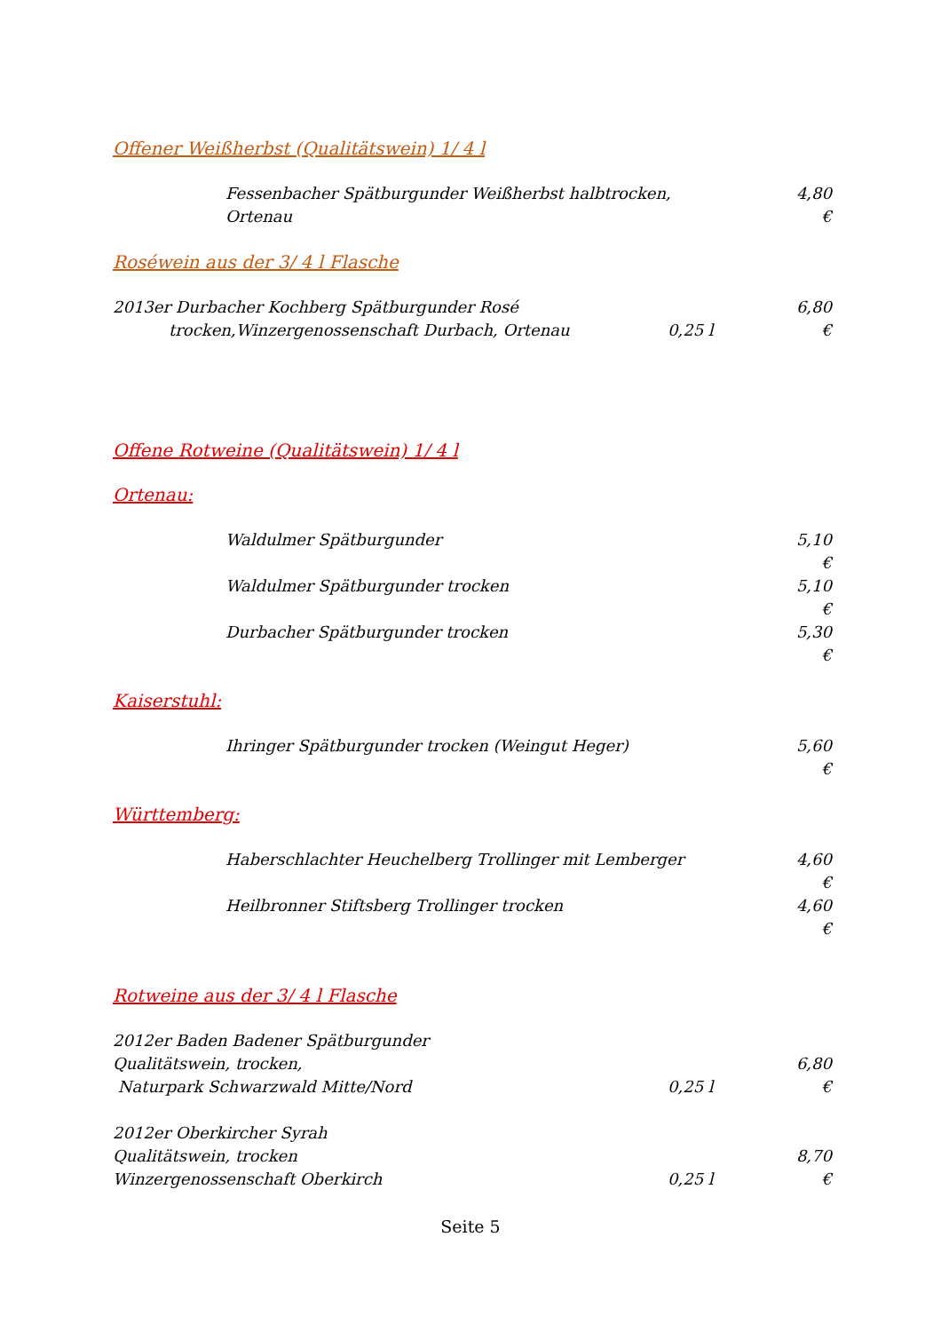Offener Weißherbst (Qualitätswein) 1/ 4 l
Fessenbacher Spätburgunder Weißherbst halbtrocken,
Ortenau
4,80 €
Roséwein aus der 3/ 4 l Flasche
2013er Durbacher Kochberg Spätburgunder Rosé
trocken,Winzergenossenschaft Durbach, Ortenau
0,25 l 6,80 €
Offene Rotweine (Qualitätswein) 1/ 4 l
Ortenau:
Waldulmer Spätburgunder 5,10 €
Waldulmer Spätburgunder trocken
5,10 €
Durbacher Spätburgunder trocken
5,30 €
Kaiserstuhl:
Ihringer Spätburgunder trocken (Weingut Heger)
5,60 €
Württemberg:
Haberschlachter Heuchelberg Trollinger mit Lemberger
4,60 €
Heilbronner Stiftsberg Trollinger trocken
4,60 €
Rotweine aus der 3/ 4 l Flasche
2012er Baden Badener Spätburgunder
Qualitätswein, trocken,
Naturpark Schwarzwald Mitte/Nord
0,25 l 6,80 €
2012er Oberkircher Syrah
Qualitätswein, trocken
Winzergenossenschaft Oberkirch
0,25 l 8,70 €
Seite 5